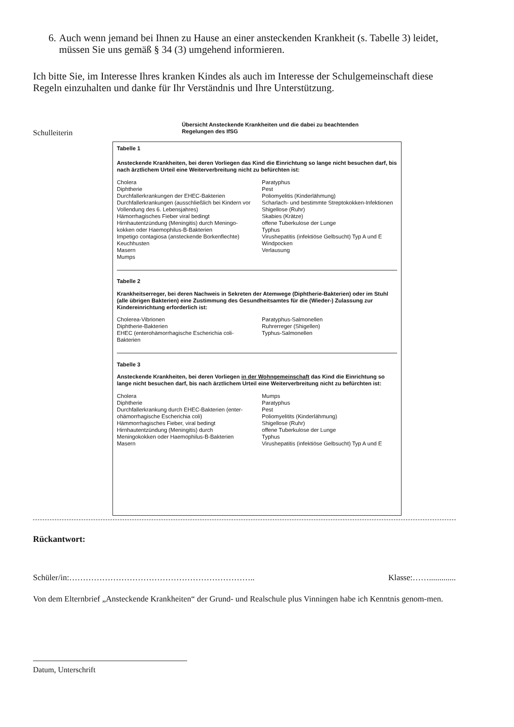6. Auch wenn jemand bei Ihnen zu Hause an einer ansteckenden Krankheit (s. Tabelle 3) leidet, müssen Sie uns gemäß § 34 (3) umgehend informieren.
Ich bitte Sie, im Interesse Ihres kranken Kindes als auch im Interesse der Schulgemeinschaft diese Regeln einzuhalten und danke für Ihr Verständnis und Ihre Unterstützung.
Schulleiterin
Übersicht Ansteckende Krankheiten und die dabei zu beachtenden Regelungen des IfSG
Tabelle 1
Ansteckende Krankheiten, bei deren Vorliegen das Kind die Einrichtung so lange nicht besuchen darf, bis nach ärztlichem Urteil eine Weiterverbreitung nicht zu befürchten ist:
Cholera
Diphtherie
Durchfallerkrankungen der EHEC-Bakterien
Durchfallerkrankungen (ausschließlich bei Kindern vor Vollendung des 6. Lebensjahres)
Hämorrhagisches Fieber viral bedingt
Hirnhautentzündung (Meningitis) durch Meningo-kokken oder Haemophilus-B-Bakterien
Impetigo contagiosa (ansteckende Borkenflechte)
Keuchhusten
Masern
Mumps
Paratyphus
Pest
Poliomyelitis (Kinderlähmung)
Scharlach- und bestimmte Streptokokken-Infektionen
Shigellose (Ruhr)
Skabies (Krätze)
offene Tuberkulose der Lunge
Typhus
Virushepatitis (infektiöse Gelbsucht) Typ A und E
Windpocken
Verlausung
Tabelle 2
Krankheitserreger, bei deren Nachweis in Sekreten der Atemwege (Diphtherie-Bakterien) oder im Stuhl (alle übrigen Bakterien) eine Zustimmung des Gesundheitsamtes für die (Wieder-) Zulassung zur Kindereinrichtung erforderlich ist:
Cholerea-Vibrionen
Diphtherie-Bakterien
EHEC (enterohämorrhagische Escherichia coli-Bakterien
Paratyphus-Salmonellen
Ruhrerreger (Shigellen)
Typhus-Salmonellen
Tabelle 3
Ansteckende Krankheiten, bei deren Vorliegen in der Wohngemeinschaft das Kind die Einrichtung so lange nicht besuchen darf, bis nach ärztlichem Urteil eine Weiterverbreitung nicht zu befürchten ist:
Cholera
Diphtherie
Durchfallerkrankung durch EHEC-Bakterien (enter-ohämorrhagische Escherichia coli)
Hämmorrhagisches Fieber, viral bedingt
Hirnhautentzündung (Meningitis) durch Meningokokken oder Haemophilus-B-Bakterien
Masern
Mumps
Paratyphus
Pest
Poliomyelitits (Kinderlähmung)
Shigellose (Ruhr)
offene Tuberkulose der Lunge
Typhus
Virushepatitis (infektiöse Gelbsucht) Typ A und E
Rückantwort:
Schüler/in:………………………………………………………….. Klasse:…….............
Von dem Elternbrief „Ansteckende Krankheiten“ der Grund- und Realschule plus Vinningen habe ich Kenntnis genom-men.
Datum, Unterschrift